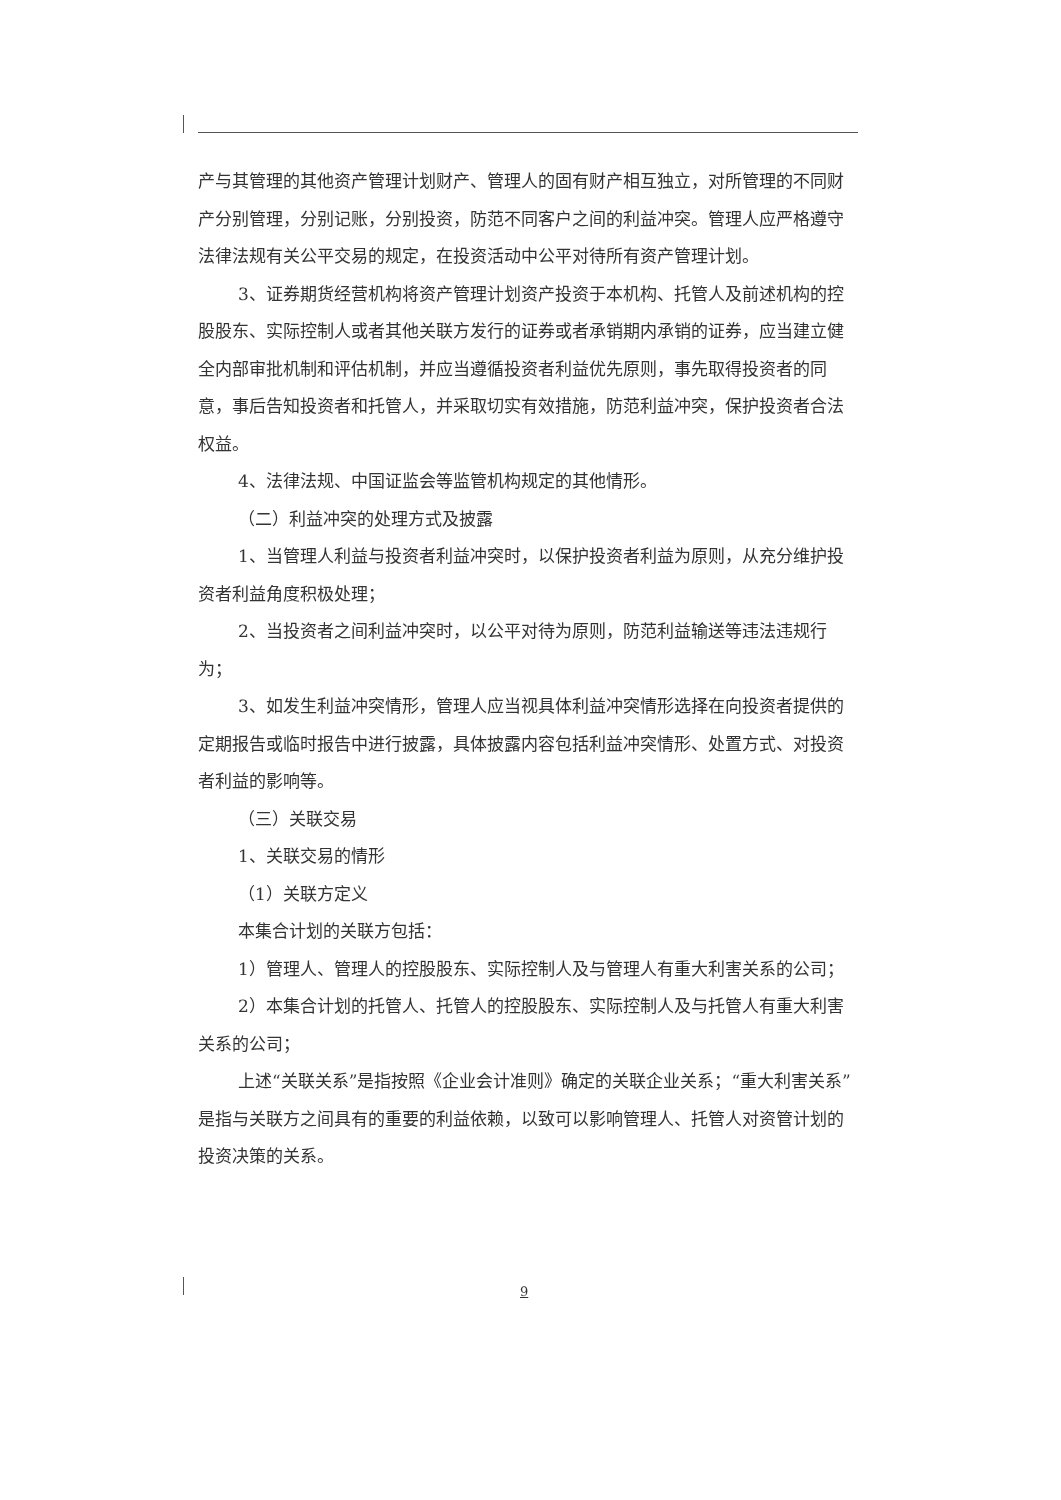产与其管理的其他资产管理计划财产、管理人的固有财产相互独立，对所管理的不同财产分别管理，分别记账，分别投资，防范不同客户之间的利益冲突。管理人应严格遵守法律法规有关公平交易的规定，在投资活动中公平对待所有资产管理计划。
3、证券期货经营机构将资产管理计划资产投资于本机构、托管人及前述机构的控股股东、实际控制人或者其他关联方发行的证券或者承销期内承销的证券，应当建立健全内部审批机制和评估机制，并应当遵循投资者利益优先原则，事先取得投资者的同意，事后告知投资者和托管人，并采取切实有效措施，防范利益冲突，保护投资者合法权益。
4、法律法规、中国证监会等监管机构规定的其他情形。
（二）利益冲突的处理方式及披露
1、当管理人利益与投资者利益冲突时，以保护投资者利益为原则，从充分维护投资者利益角度积极处理；
2、当投资者之间利益冲突时，以公平对待为原则，防范利益输送等违法违规行为；
3、如发生利益冲突情形，管理人应当视具体利益冲突情形选择在向投资者提供的定期报告或临时报告中进行披露，具体披露内容包括利益冲突情形、处置方式、对投资者利益的影响等。
（三）关联交易
1、关联交易的情形
（1）关联方定义
本集合计划的关联方包括：
1）管理人、管理人的控股股东、实际控制人及与管理人有重大利害关系的公司；
2）本集合计划的托管人、托管人的控股股东、实际控制人及与托管人有重大利害关系的公司；
上述“关联关系”是指按照《企业会计准则》确定的关联企业关系；“重大利害关系”是指与关联方之间具有的重要的利益依赖，以致可以影响管理人、托管人对资管计划的投资决策的关系。
9